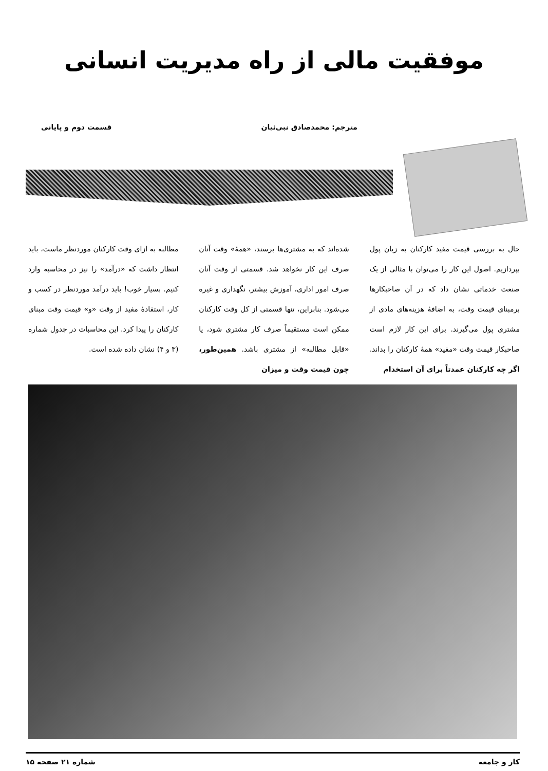موفقیت مالی از راه مدیریت انسانی
مترجم: محمدصادق نبی‌ئیان قسمت دوم و پایانی
حال به بررسی قیمت مفید کارکنان به زبان پول بپردازیم. اصول این کار را می‌توان با مثالی از یک صنعت خدماتی نشان داد که در آن صاحبکارها برمبنای قیمت وقت، به اضافهٔ هزینه‌های مادی از مشتری پول می‌گیرند. برای این کار لازم است صاحبکار قیمت وقت «مفید» همهٔ کارکنان را بداند. اگر چه کارکنان عمدتاً برای آن استخدام
شده‌اند که به مشتری‌ها برسند، «همهٔ» وقت آنان صرف این کار نخواهد شد. قسمتی از وقت آنان صرف امور اداری، آموزش بیشتر، نگهداری و غیره می‌شود. بنابراین، تنها قسمتی از کل وقت کارکنان ممکن است مستقیماً صرف کار مشتری شود، یا «قابل مطالبه» از مشتری باشد. همین‌طور، چون قیمت وقت و میزان
مطالبه به ازای وقت کارکنان موردنظر ماست، باید انتظار داشت که «درآمد» را نیز در محاسبه وارد کنیم. بسیار خوب! باید درآمد موردنظر در کسب و کار، استفادهٔ مفید از وقت «و» قیمت وقت مبنای کارکنان را پیدا کرد. این محاسبات در جدول شماره (۳ و ۴) نشان داده شده است.
کار و جامعه شماره ۲۱ صفحه ۱۵